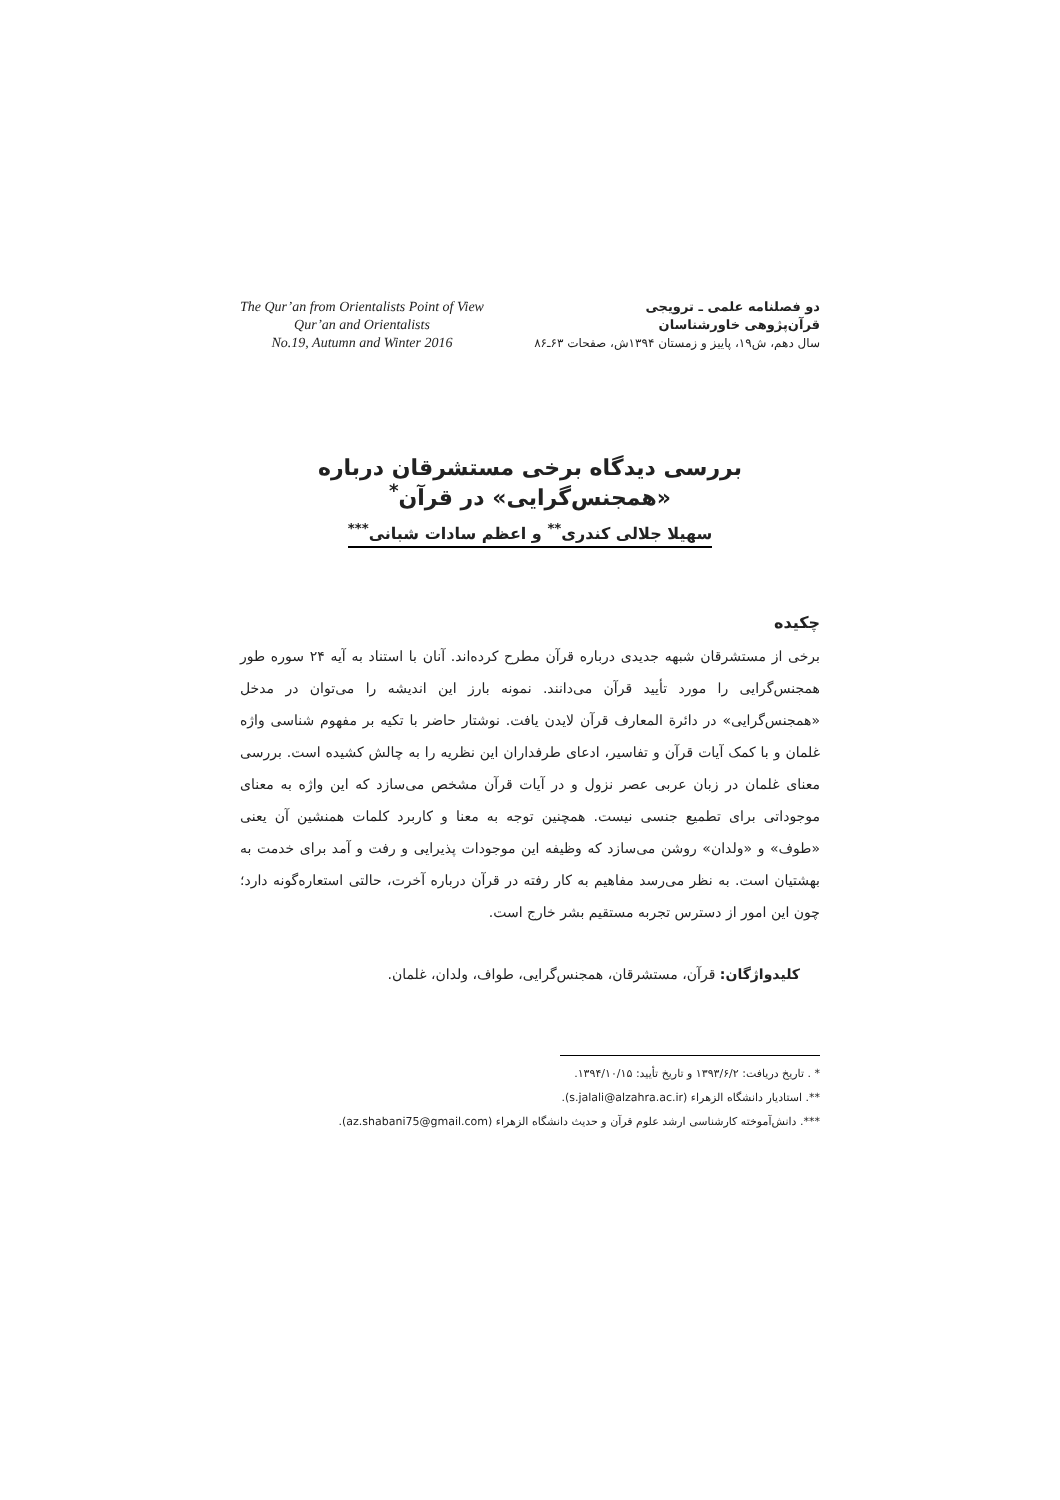The Qur’an from Orientalists Point of View
Qur’an and Orientalists
No.19, Autumn and Winter 2016
دو فصلنامه علمی ـ ترویجی
قرآن‌پژوهی خاورشناسان
سال دهم، ش۱۹، پاییز و زمستان ۱۳۹۴ش، صفحات ۶۳ـ۸۶
بررسی دیدگاه برخی مستشرقان درباره «همجنس‌گرایی» در قرآن<sup>*</sup>
سهیلا جلالی کندری<sup>**</sup> و اعظم سادات شبانی<sup>***</sup>
چکیده
برخی از مستشرقان شبهه جدیدی درباره قرآن مطرح کرده‌اند. آنان با استناد به آیه ۲۴ سوره طور همجنس‌گرایی را مورد تأیید قرآن می‌دانند. نمونه بارز این اندیشه را می‌توان در مدخل «همجنس‌گرایی» در دائرة المعارف قرآن لایدن یافت. نوشتار حاضر با تکیه بر مفهوم شناسی واژه غلمان و با کمک آیات قرآن و تفاسیر، ادعای طرفداران این نظریه را به چالش کشیده است. بررسی معنای غلمان در زبان عربی عصر نزول و در آیات قرآن مشخص می‌سازد که این واژه به معنای موجوداتی برای تطمیع جنسی نیست. همچنین توجه به معنا و کاربرد کلمات همنشین آن یعنی «طوف» و «ولدان» روشن می‌سازد که وظیفه این موجودات پذیرایی و رفت و آمد برای خدمت به بهشتیان است. به نظر می‌رسد مفاهیم به کار رفته در قرآن درباره آخرت، حالتی استعاره‌گونه دارد؛ چون این امور از دسترس تجربه مستقیم بشر خارج است.
کلیدواژگان: قرآن، مستشرقان، همجنس‌گرایی، طواف، ولدان، غلمان.
* . تاریخ دریافت: ۱۳۹۳/۶/۲ و تاریخ تأیید: ۱۳۹۴/۱۰/۱۵.
**. استادیار دانشگاه الزهراء (s.jalali@alzahra.ac.ir).
***. دانش‌آموخته کارشناسی ارشد علوم قرآن و حدیث دانشگاه الزهراء (az.shabani75@gmail.com).